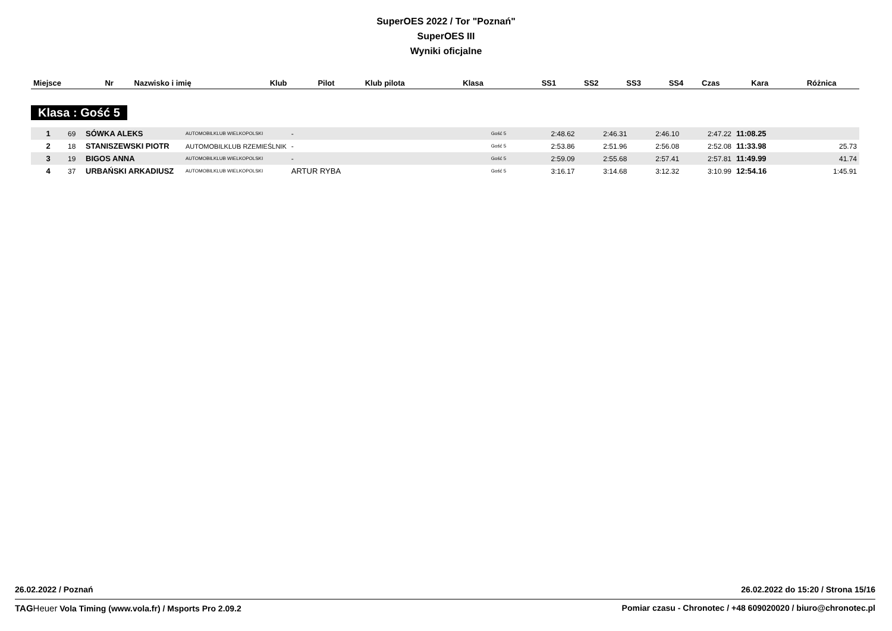SuperOES 2022 / Tor "Poznań"
SuperOES III
Wyniki oficjalne
| Miejsce | Nr | Nazwisko i imię | Klub | Pilot | Klub pilota | Klasa | SS1 | SS2 | SS3 | SS4 | Czas | Kara | Różnica |
| --- | --- | --- | --- | --- | --- | --- | --- | --- | --- | --- | --- | --- | --- |
Klasa : Gość 5
| 1 | 69 | SÓWKA ALEKS | AUTOMOBILKLUB WIELKOPOLSKI | - | | Gość 5 | 2:48.62 | 2:46.31 | 2:46.10 | 2:47.22 | 11:08.25 | | |
| 2 | 18 | STANISZEWSKI PIOTR | AUTOMOBILKLUB RZEMIEŚLNIK | - | | Gość 5 | 2:53.86 | 2:51.96 | 2:56.08 | 2:52.08 | 11:33.98 | | 25.73 |
| 3 | 19 | BIGOS ANNA | AUTOMOBILKLUB WIELKOPOLSKI | - | | Gość 5 | 2:59.09 | 2:55.68 | 2:57.41 | 2:57.81 | 11:49.99 | | 41.74 |
| 4 | 37 | URBAŃSKI ARKADIUSZ | AUTOMOBILKLUB WIELKOPOLSKI | ARTUR RYBA | | Gość 5 | 3:16.17 | 3:14.68 | 3:12.32 | 3:10.99 | 12:54.16 | | 1:45.91 |
26.02.2022 / Poznań 26.02.2022 do 15:20 / Strona 15/16
TAG Heuer Vola Timing (www.vola.fr) / Msports Pro 2.09.2 Pomiar czasu - Chronotec / +48 609020020 / biuro@chronotec.pl